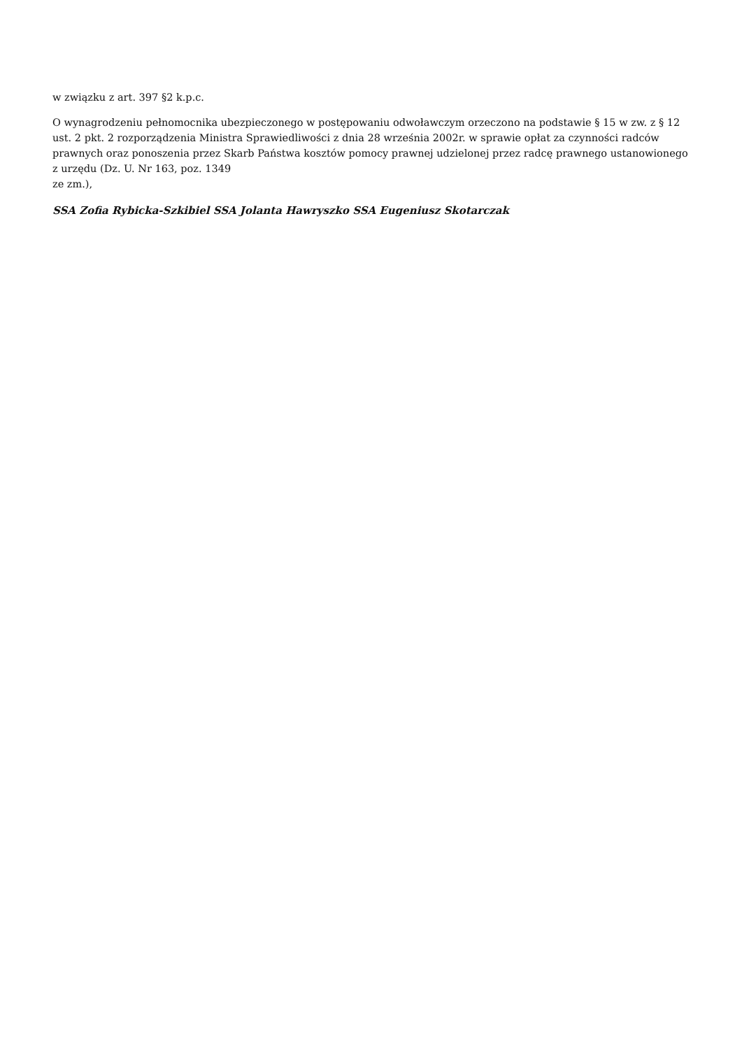w związku z art. 397 §2 k.p.c.
O wynagrodzeniu pełnomocnika ubezpieczonego w postępowaniu odwoławczym orzeczono na podstawie § 15 w zw. z § 12 ust. 2 pkt. 2 rozporządzenia Ministra Sprawiedliwości z dnia 28 września 2002r. w sprawie opłat za czynności radców prawnych oraz ponoszenia przez Skarb Państwa kosztów pomocy prawnej udzielonej przez radcę prawnego ustanowionego z urzędu (Dz. U. Nr 163, poz. 1349
ze zm.),
SSA Zofia Rybicka-Szkibiel SSA Jolanta Hawryszko SSA Eugeniusz Skotarczak